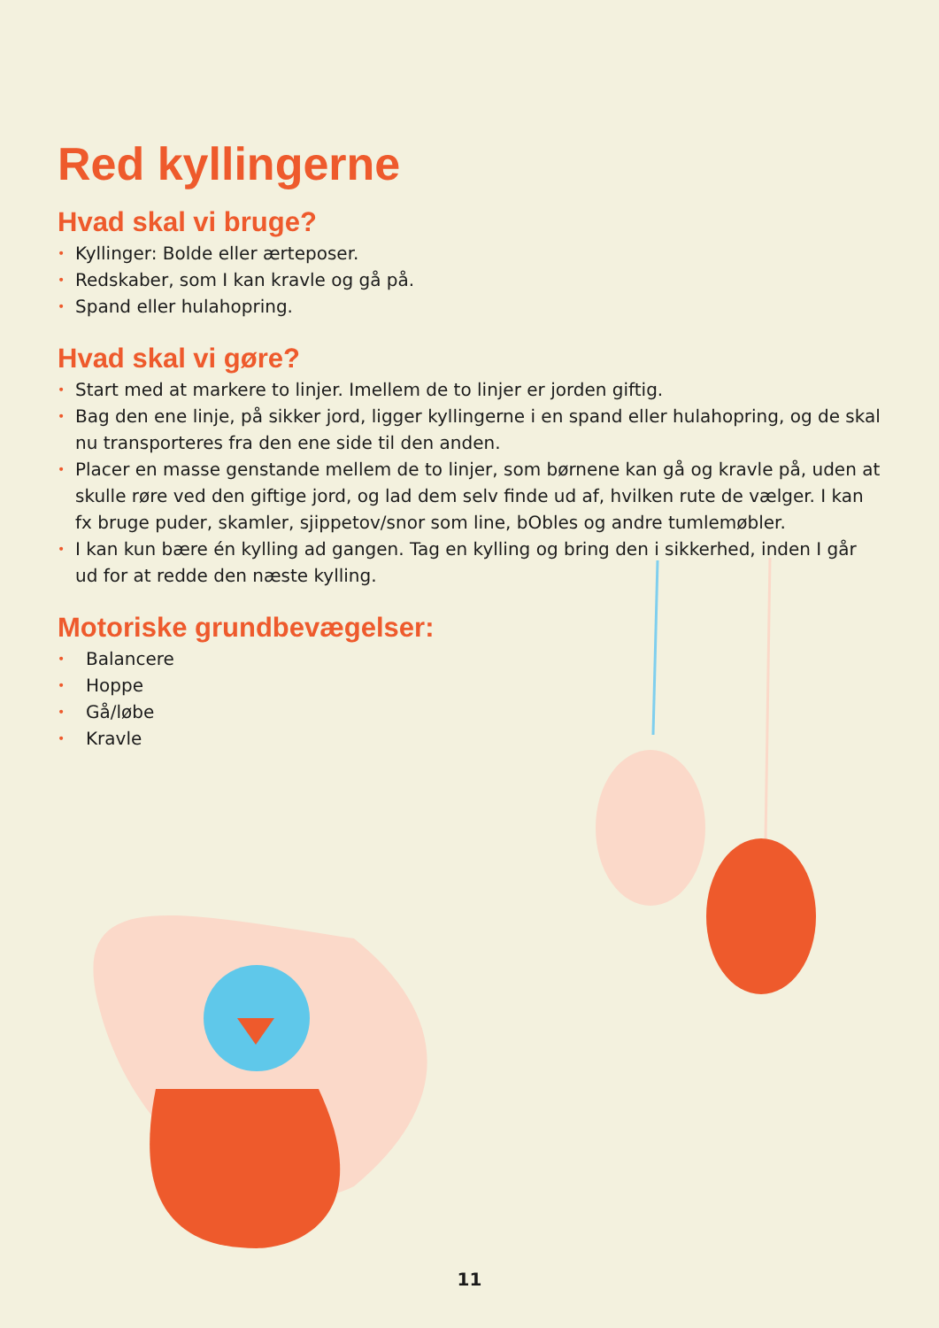Red kyllingerne
Hvad skal vi bruge?
• Kyllinger: Bolde eller ærteposer.
• Redskaber, som I kan kravle og gå på.
• Spand eller hulahopring.
Hvad skal vi gøre?
• Start med at markere to linjer. Imellem de to linjer er jorden giftig.
• Bag den ene linje, på sikker jord, ligger kyllingerne i en spand eller hulahopring, og de skal nu transporteres fra den ene side til den anden.
• Placer en masse genstande mellem de to linjer, som børnene kan gå og kravle på, uden at skulle røre ved den giftige jord, og lad dem selv finde ud af, hvilken rute de vælger. I kan fx bruge puder, skamler, sjippetov/snor som line, bObles og andre tumlemøbler.
• I kan kun bære én kylling ad gangen. Tag en kylling og bring den i sikkerhed, inden I går ud for at redde den næste kylling.
Motoriske grundbevægelser:
• Balancere
• Hoppe
• Gå/løbe
• Kravle
11